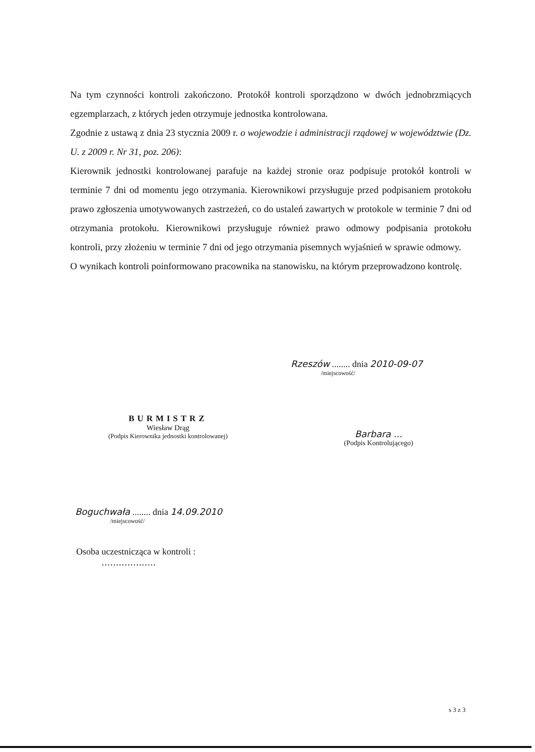Na tym czynności kontroli zakończono. Protokół kontroli sporządzono w dwóch jednobrzmiących egzemplarzach, z których jeden otrzymuje jednostka kontrolowana.
Zgodnie z ustawą z dnia 23 stycznia 2009 r. o wojewodzie i administracji rządowej w województwie (Dz. U. z 2009 r. Nr 31, poz. 206):
Kierownik jednostki kontrolowanej parafuje na każdej stronie oraz podpisuje protokół kontroli w terminie 7 dni od momentu jego otrzymania. Kierownikowi przysługuje przed podpisaniem protokołu prawo zgłoszenia umotywowanych zastrzeżeń, co do ustaleń zawartych w protokole w terminie 7 dni od otrzymania protokołu. Kierownikowi przysługuje również prawo odmowy podpisania protokołu kontroli, przy złożeniu w terminie 7 dni od jego otrzymania pisemnych wyjaśnień w sprawie odmowy.
O wynikach kontroli poinformowano pracownika na stanowisku, na którym przeprowadzono kontrolę.
Rzeszów ........ dnia 2010-09-07
/miejscowość/
BURMISTRZ
Wiesław Drąg
(Podpis Kierownika jednostki kontrolowanej)
Barbara ...
(Podpis Kontrolującego)
Boguchwała ........ dnia 14.09.2010
/miejscowość/
Osoba uczestnicząca w kontroli :
...................
s 3 z 3